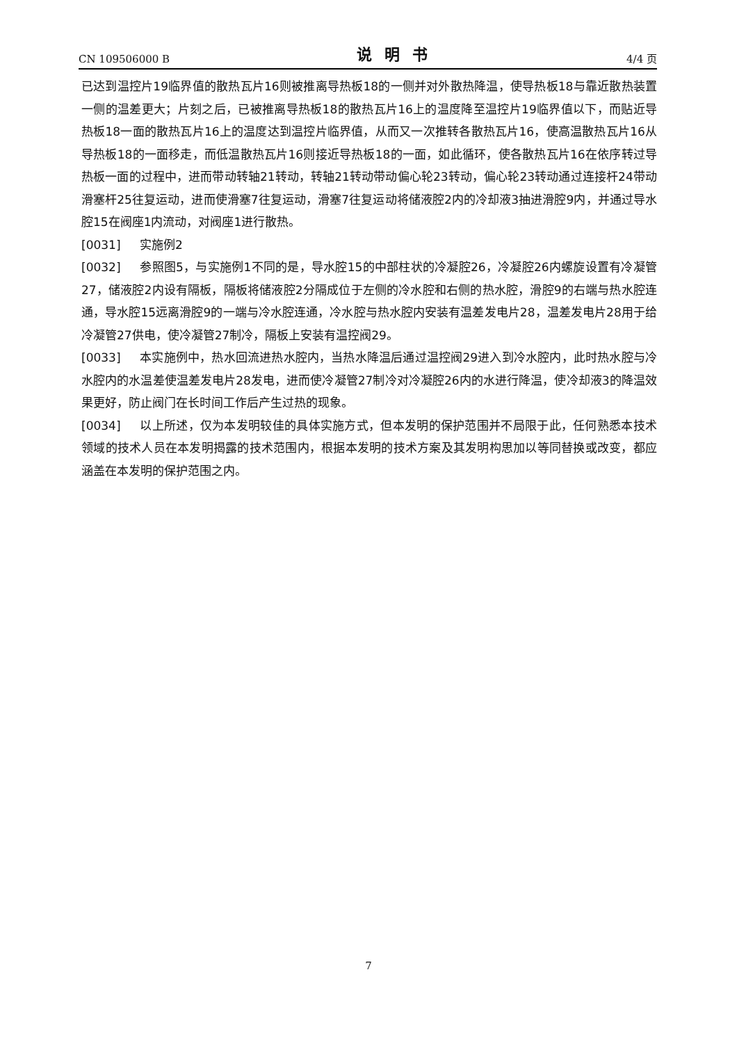CN 109506000 B 说明书 4/4 页
已达到温控片19临界值的散热瓦片16则被推离导热板18的一侧并对外散热降温，使导热板18与靠近散热装置一侧的温差更大；片刻之后，已被推离导热板18的散热瓦片16上的温度降至温控片19临界值以下，而贴近导热板18一面的散热瓦片16上的温度达到温控片临界值，从而又一次推转各散热瓦片16，使高温散热瓦片16从导热板18的一面移走，而低温散热瓦片16则接近导热板18的一面，如此循环，使各散热瓦片16在依序转过导热板一面的过程中，进而带动转轴21转动，转轴21转动带动偏心轮23转动，偏心轮23转动通过连接杆24带动滑塞杆25往复运动，进而使滑塞7往复运动，滑塞7往复运动将储液腔2内的冷却液3抽进滑腔9内，并通过导水腔15在阀座1内流动，对阀座1进行散热。
[0031] 实施例2
[0032] 参照图5，与实施例1不同的是，导水腔15的中部柱状的冷凝腔26，冷凝腔26内螺旋设置有冷凝管27，储液腔2内设有隔板，隔板将储液腔2分隔成位于左侧的冷水腔和右侧的热水腔，滑腔9的右端与热水腔连通，导水腔15远离滑腔9的一端与冷水腔连通，冷水腔与热水腔内安装有温差发电片28，温差发电片28用于给冷凝管27供电，使冷凝管27制冷，隔板上安装有温控阀29。
[0033] 本实施例中，热水回流进热水腔内，当热水降温后通过温控阀29进入到冷水腔内，此时热水腔与冷水腔内的水温差使温差发电片28发电，进而使冷凝管27制冷对冷凝腔26内的水进行降温，使冷却液3的降温效果更好，防止阀门在长时间工作后产生过热的现象。
[0034] 以上所述，仅为本发明较佳的具体实施方式，但本发明的保护范围并不局限于此，任何熟悉本技术领域的技术人员在本发明揭露的技术范围内，根据本发明的技术方案及其发明构思加以等同替换或改变，都应涵盖在本发明的保护范围之内。
7